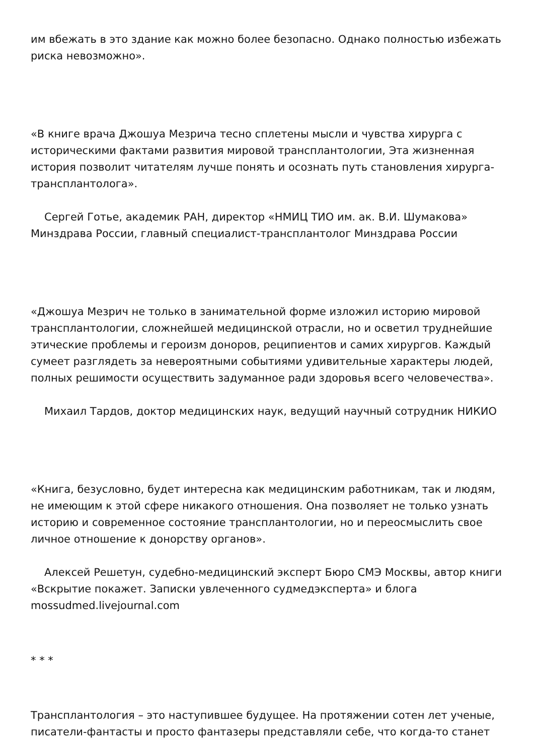им вбежать в это здание как можно более безопасно. Однако полностью избежать риска невозможно».
«В книге врача Джошуа Мезрича тесно сплетены мысли и чувства хирурга с историческими фактами развития мировой трансплантологии, Эта жизненная история позволит читателям лучше понять и осознать путь становления хирурга-трансплантолога».
Сергей Готье, академик РАН, директор «НМИЦ ТИО им. ак. В.И. Шумакова» Минздрава России, главный специалист-трансплантолог Минздрава России
«Джошуа Мезрич не только в занимательной форме изложил историю мировой трансплантологии, сложнейшей медицинской отрасли, но и осветил труднейшие этические проблемы и героизм доноров, реципиентов и самих хирургов. Каждый сумеет разглядеть за невероятными событиями удивительные характеры людей, полных решимости осуществить задуманное ради здоровья всего человечества».
Михаил Тардов, доктор медицинских наук, ведущий научный сотрудник НИКИО
«Книга, безусловно, будет интересна как медицинским работникам, так и людям, не имеющим к этой сфере никакого отношения. Она позволяет не только узнать историю и современное состояние трансплантологии, но и переосмыслить свое личное отношение к донорству органов».
Алексей Решетун, судебно-медицинский эксперт Бюро СМЭ Москвы, автор книги «Вскрытие покажет. Записки увлеченного судмедэксперта» и блога mossudmed.livejournal.com
* * *
Трансплантология – это наступившее будущее. На протяжении сотен лет ученые, писатели-фантасты и просто фантазеры представляли себе, что когда-то станет